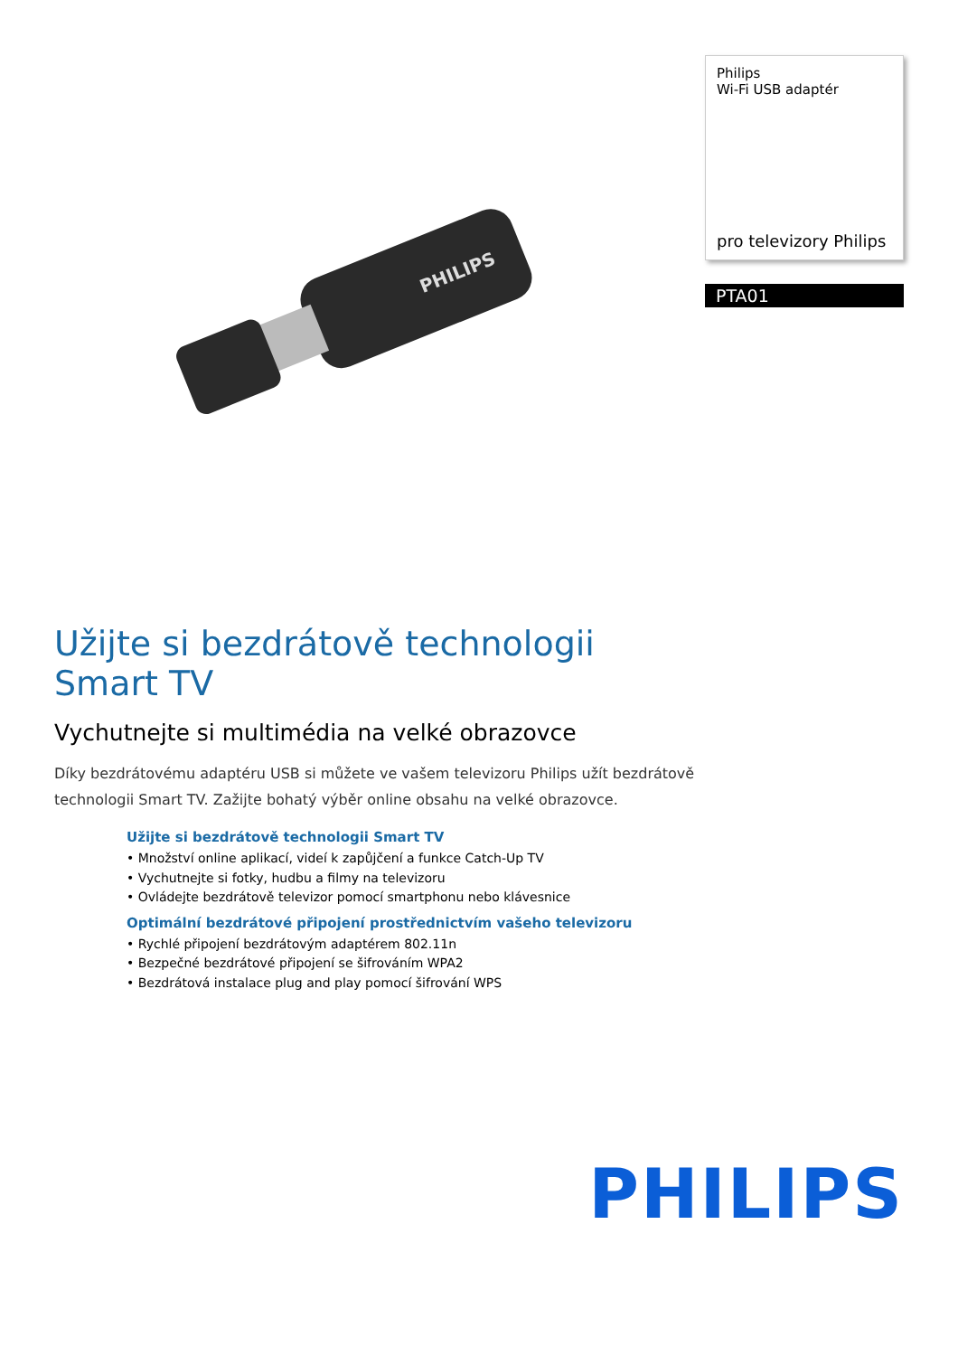PHILIPS
Philips
Wi-Fi USB adaptér
pro televizory Philips
PTA01
Užijte si bezdrátově technologii Smart TV
Vychutnejte si multimédia na velké obrazovce
Díky bezdrátovému adaptéru USB si můžete ve vašem televizoru Philips užít bezdrátově technologii Smart TV. Zažijte bohatý výběr online obsahu na velké obrazovce.
Užijte si bezdrátově technologii Smart TV
• Množství online aplikací, videí k zapůjčení a funkce Catch-Up TV
• Vychutnejte si fotky, hudbu a filmy na televizoru
• Ovládejte bezdrátově televizor pomocí smartphonu nebo klávesnice
Optimální bezdrátové připojení prostřednictvím vašeho televizoru
• Rychlé připojení bezdrátovým adaptérem 802.11n
• Bezpečné bezdrátové připojení se šifrováním WPA2
• Bezdrátová instalace plug and play pomocí šifrování WPS
PHILIPS